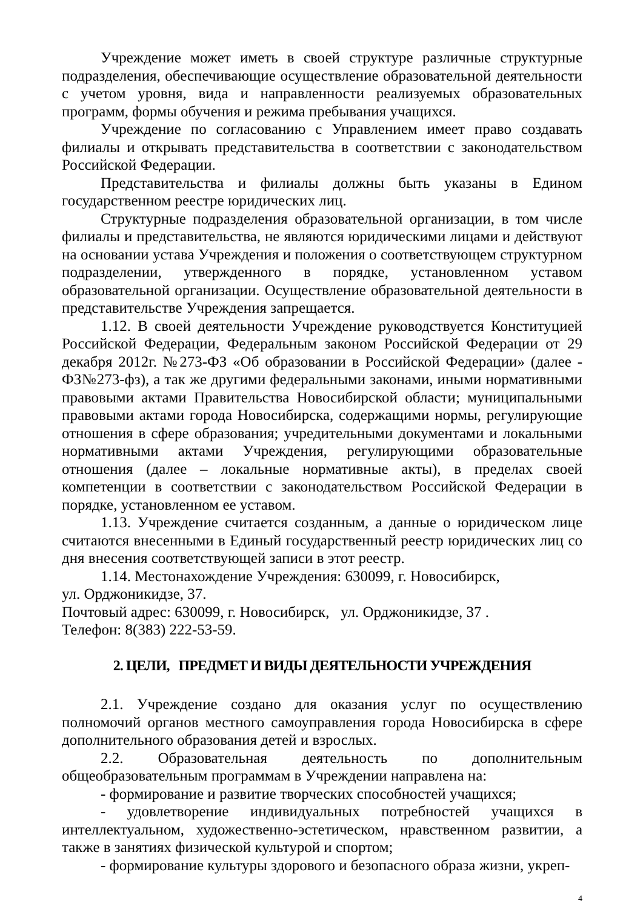Учреждение может иметь в своей структуре различные структурные подразделения, обеспечивающие осуществление образовательной деятельности с учетом уровня, вида и направленности реализуемых образовательных программ, формы обучения и режима пребывания учащихся.
Учреждение по согласованию с Управлением имеет право создавать филиалы и открывать представительства в соответствии с законодательством Российской Федерации.
Представительства и филиалы должны быть указаны в Едином государственном реестре юридических лиц.
Структурные подразделения образовательной организации, в том числе филиалы и представительства, не являются юридическими лицами и действуют на основании устава Учреждения и положения о соответствующем структурном подразделении, утвержденного в порядке, установленном уставом образовательной организации. Осуществление образовательной деятельности в представительстве Учреждения запрещается.
1.12. В своей деятельности Учреждение руководствуется Конституцией Российской Федерации, Федеральным законом Российской Федерации от 29 декабря 2012г. №273-ФЗ «Об образовании в Российской Федерации» (далее - ФЗ№273-фз), а так же другими федеральными законами, иными нормативными правовыми актами Правительства Новосибирской области; муниципальными правовыми актами города Новосибирска, содержащими нормы, регулирующие отношения в сфере образования; учредительными документами и локальными нормативными актами Учреждения, регулирующими образовательные отношения (далее – локальные нормативные акты), в пределах своей компетенции в соответствии с законодательством Российской Федерации в порядке, установленном ее уставом.
1.13. Учреждение считается созданным, а данные о юридическом лице считаются внесенными в Единый государственный реестр юридических лиц со дня внесения соответствующей записи в этот реестр.
1.14. Местонахождение Учреждения: 630099, г. Новосибирск,
ул. Орджоникидзе, 37.
Почтовый адрес: 630099, г. Новосибирск, ул. Орджоникидзе, 37 .
Телефон: 8(383) 222-53-59.
2. ЦЕЛИ, ПРЕДМЕТ И ВИДЫ ДЕЯТЕЛЬНОСТИ УЧРЕЖДЕНИЯ
2.1. Учреждение создано для оказания услуг по осуществлению полномочий органов местного самоуправления города Новосибирска в сфере дополнительного образования детей и взрослых.
2.2. Образовательная деятельность по дополнительным общеобразовательным программам в Учреждении направлена на:
- формирование и развитие творческих способностей учащихся;
- удовлетворение индивидуальных потребностей учащихся в интеллектуальном, художественно-эстетическом, нравственном развитии, а также в занятиях физической культурой и спортом;
- формирование культуры здорового и безопасного образа жизни, укреп-
4